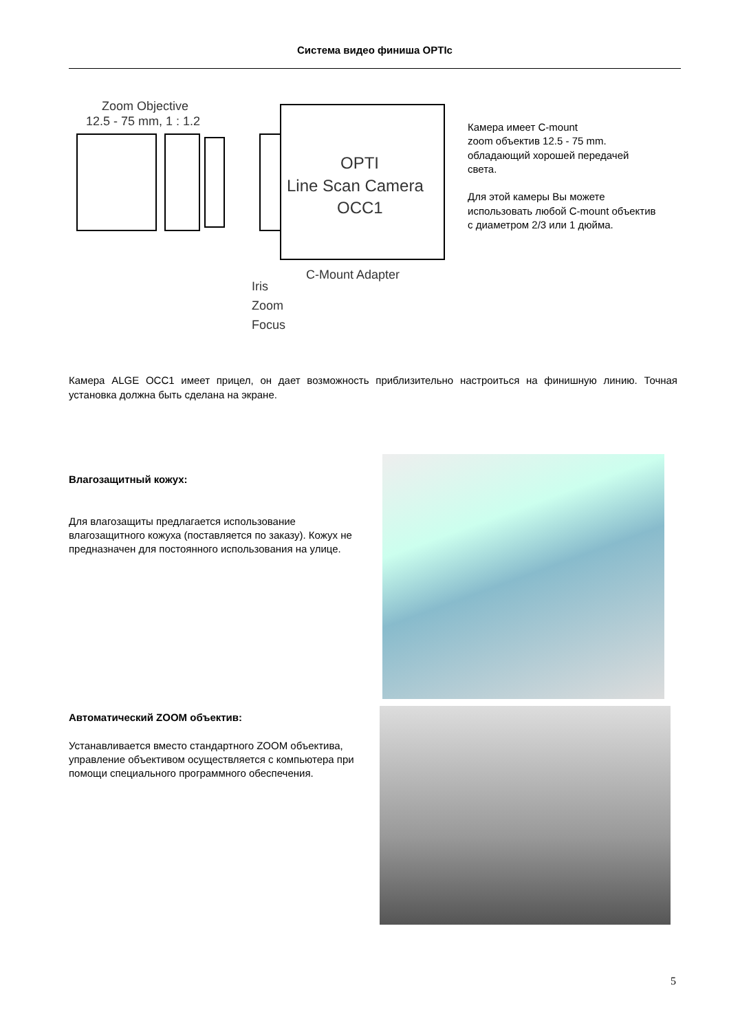Система видео финиша OPTIc
Zoom Objective
12.5 - 75 mm, 1 : 1.2
OPTI
Line Scan Camera
OCC1
C-Mount Adapter
Iris
Zoom
Focus
Камера имеет C-mount
zoom объектив 12.5 - 75 mm.
обладающий хорошей передачей света.
Для этой камеры Вы можете использовать любой C-mount объектив с диаметром 2/3 или 1 дюйма.
Камера ALGE OCC1 имеет прицел, он дает возможность приблизительно настроиться на финишную линию. Точная установка должна быть сделана на экране.
Влагозащитный кожух:
Для влагозащиты предлагается использование влагозащитного кожуха (поставляется по заказу). Кожух не предназначен для постоянного использования на улице.
Автоматический ZOOM объектив:
Устанавливается вместо стандартного ZOOM объектива, управление объективом осуществляется с компьютера при помощи специального программного обеспечения.
5